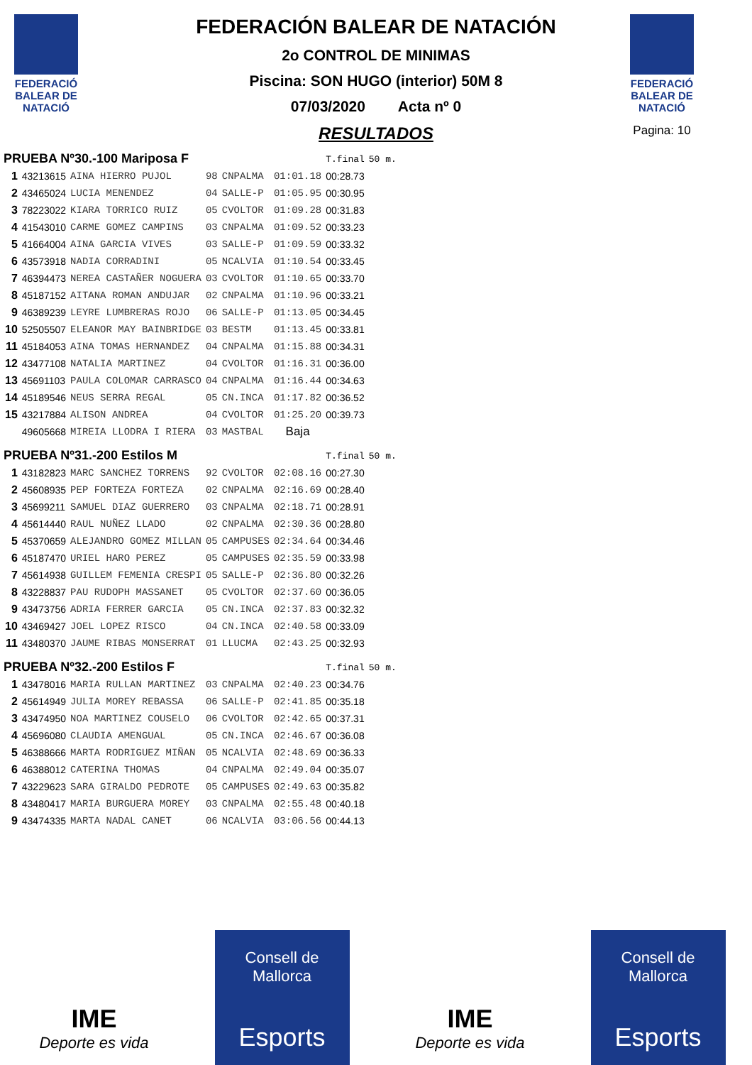FEDERACIÓ BALEAR DE NATACIÓ
FEDERACIÓ BALEAR DE NATACIÓ
Pagina: 10
FEDERACIÓN BALEAR DE NATACIÓN
2o CONTROL DE MINIMAS
Piscina: SON HUGO (interior) 50M 8
07/03/2020 Acta nº 0
RESULTADOS
| PRUEBA Nº30.-100 Mariposa F | | | | | | T.final | 50 m. |
| 1 | 43213615 | AINA HIERRO PUJOL | 98 | CNPALMA | 01:01.18 | 00:28.73 | |
| 2 | 43465024 | LUCIA MENENDEZ | 04 | SALLE-P | 01:05.95 | 00:30.95 | |
| 3 | 78223022 | KIARA TORRICO RUIZ | 05 | CVOLTOR | 01:09.28 | 00:31.83 | |
| 4 | 41543010 | CARME GOMEZ CAMPINS | 03 | CNPALMA | 01:09.52 | 00:33.23 | |
| 5 | 41664004 | AINA GARCIA VIVES | 03 | SALLE-P | 01:09.59 | 00:33.32 | |
| 6 | 43573918 | NADIA CORRADINI | 05 | NCALVIA | 01:10.54 | 00:33.45 | |
| 7 | 46394473 | NEREA CASTAÑER NOGUERA | 03 | CVOLTOR | 01:10.65 | 00:33.70 | |
| 8 | 45187152 | AITANA ROMAN ANDUJAR | 02 | CNPALMA | 01:10.96 | 00:33.21 | |
| 9 | 46389239 | LEYRE LUMBRERAS ROJO | 06 | SALLE-P | 01:13.05 | 00:34.45 | |
| 10 | 52505507 | ELEANOR MAY BAINBRIDGE | 03 | BESTM | 01:13.45 | 00:33.81 | |
| 11 | 45184053 | AINA TOMAS HERNANDEZ | 04 | CNPALMA | 01:15.88 | 00:34.31 | |
| 12 | 43477108 | NATALIA MARTINEZ | 04 | CVOLTOR | 01:16.31 | 00:36.00 | |
| 13 | 45691103 | PAULA COLOMAR CARRASCO | 04 | CNPALMA | 01:16.44 | 00:34.63 | |
| 14 | 45189546 | NEUS SERRA REGAL | 05 | CN.INCA | 01:17.82 | 00:36.52 | |
| 15 | 43217884 | ALISON ANDREA | 04 | CVOLTOR | 01:25.20 | 00:39.73 | |
| | 49605668 | MIREIA LLODRA I RIERA | 03 | MASTBAL | Baja | | |
| PRUEBA Nº31.-200 Estilos M | | | | | | T.final | 50 m. |
| 1 | 43182823 | MARC SANCHEZ TORRENS | 92 | CVOLTOR | 02:08.16 | 00:27.30 | |
| 2 | 45608935 | PEP FORTEZA FORTEZA | 02 | CNPALMA | 02:16.69 | 00:28.40 | |
| 3 | 45699211 | SAMUEL DIAZ GUERRERO | 03 | CNPALMA | 02:18.71 | 00:28.91 | |
| 4 | 45614440 | RAUL NUÑEZ LLADO | 02 | CNPALMA | 02:30.36 | 00:28.80 | |
| 5 | 45370659 | ALEJANDRO GOMEZ MILLAN | 05 | CAMPUSES | 02:34.64 | 00:34.46 | |
| 6 | 45187470 | URIEL HARO PEREZ | 05 | CAMPUSES | 02:35.59 | 00:33.98 | |
| 7 | 45614938 | GUILLEM FEMENIA CRESPI | 05 | SALLE-P | 02:36.80 | 00:32.26 | |
| 8 | 43228837 | PAU RUDOPH MASSANET | 05 | CVOLTOR | 02:37.60 | 00:36.05 | |
| 9 | 43473756 | ADRIA FERRER GARCIA | 05 | CN.INCA | 02:37.83 | 00:32.32 | |
| 10 | 43469427 | JOEL LOPEZ RISCO | 04 | CN.INCA | 02:40.58 | 00:33.09 | |
| 11 | 43480370 | JAUME RIBAS MONSERRAT | 01 | LLUCMA | 02:43.25 | 00:32.93 | |
| PRUEBA Nº32.-200 Estilos F | | | | | | T.final | 50 m. |
| 1 | 43478016 | MARIA RULLAN MARTINEZ | 03 | CNPALMA | 02:40.23 | 00:34.76 | |
| 2 | 45614949 | JULIA MOREY REBASSA | 06 | SALLE-P | 02:41.85 | 00:35.18 | |
| 3 | 43474950 | NOA MARTINEZ COUSELO | 06 | CVOLTOR | 02:42.65 | 00:37.31 | |
| 4 | 45696080 | CLAUDIA AMENGUAL | 05 | CN.INCA | 02:46.67 | 00:36.08 | |
| 5 | 46388666 | MARTA RODRIGUEZ MIÑAN | 05 | NCALVIA | 02:48.69 | 00:36.33 | |
| 6 | 46388012 | CATERINA THOMAS | 04 | CNPALMA | 02:49.04 | 00:35.07 | |
| 7 | 43229623 | SARA GIRALDO PEDROTE | 05 | CAMPUSES | 02:49.63 | 00:35.82 | |
| 8 | 43480417 | MARIA BURGUERA MOREY | 03 | CNPALMA | 02:55.48 | 00:40.18 | |
| 9 | 43474335 | MARTA NADAL CANET | 06 | NCALVIA | 03:06.56 | 00:44.13 | |
IME
Deporte es vida
Consell de Mallorca
Esports
IME
Deporte es vida
Consell de Mallorca
Esports